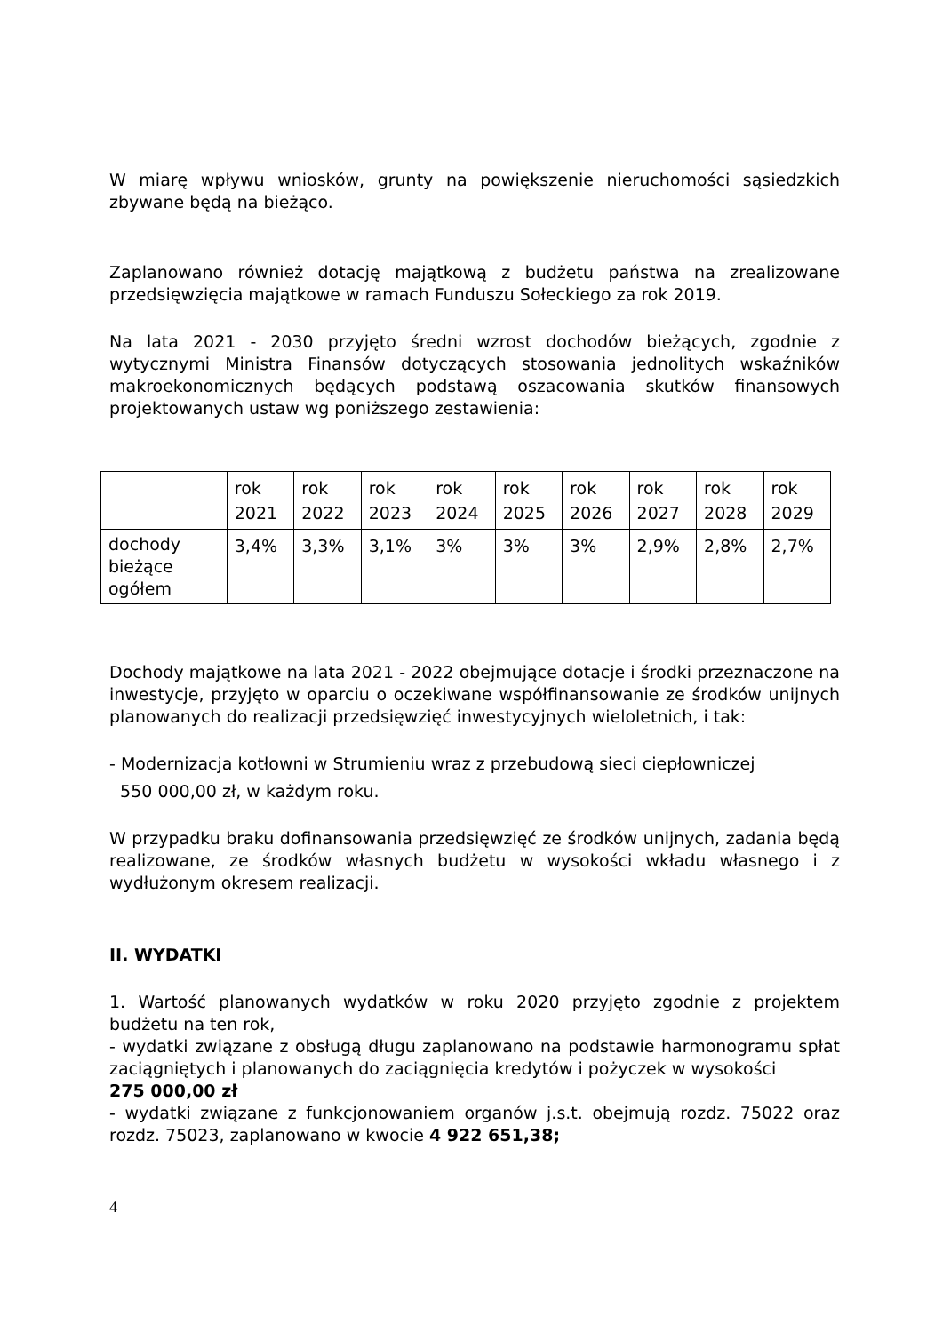W miarę wpływu wniosków, grunty na powiększenie nieruchomości sąsiedzkich zbywane będą na bieżąco.
Zaplanowano również dotację majątkową z budżetu państwa na zrealizowane przedsięwzięcia majątkowe w ramach Funduszu Sołeckiego za rok 2019.
Na lata 2021 - 2030 przyjęto średni wzrost dochodów bieżących, zgodnie z wytycznymi Ministra Finansów dotyczących stosowania jednolitych wskaźników makroekonomicznych będących podstawą oszacowania skutków finansowych projektowanych ustaw wg poniższego zestawienia:
| | rok 2021 | rok 2022 | rok 2023 | rok 2024 | rok 2025 | rok 2026 | rok 2027 | rok 2028 | rok 2029 |
| dochody bieżące ogółem | 3,4% | 3,3% | 3,1% | 3% | 3% | 3% | 2,9% | 2,8% | 2,7% |
Dochody majątkowe na lata 2021 - 2022 obejmujące dotacje i środki przeznaczone na inwestycje, przyjęto w oparciu o oczekiwane współfinansowanie ze środków unijnych planowanych do realizacji przedsięwzięć inwestycyjnych wieloletnich, i tak:
- Modernizacja kotłowni w Strumieniu wraz z przebudową sieci ciepłowniczej
550 000,00 zł, w każdym roku.
W przypadku braku dofinansowania przedsięwzięć ze środków unijnych, zadania będą realizowane, ze środków własnych budżetu w wysokości wkładu własnego i z wydłużonym okresem realizacji.
II. WYDATKI
1. Wartość planowanych wydatków w roku 2020 przyjęto zgodnie z projektem budżetu na ten rok,
- wydatki związane z obsługą długu zaplanowano na podstawie harmonogramu spłat zaciągniętych i planowanych do zaciągnięcia kredytów i pożyczek w wysokości
275 000,00 zł
- wydatki związane z funkcjonowaniem organów j.s.t. obejmują rozdz. 75022 oraz rozdz. 75023, zaplanowano w kwocie 4 922 651,38;
4